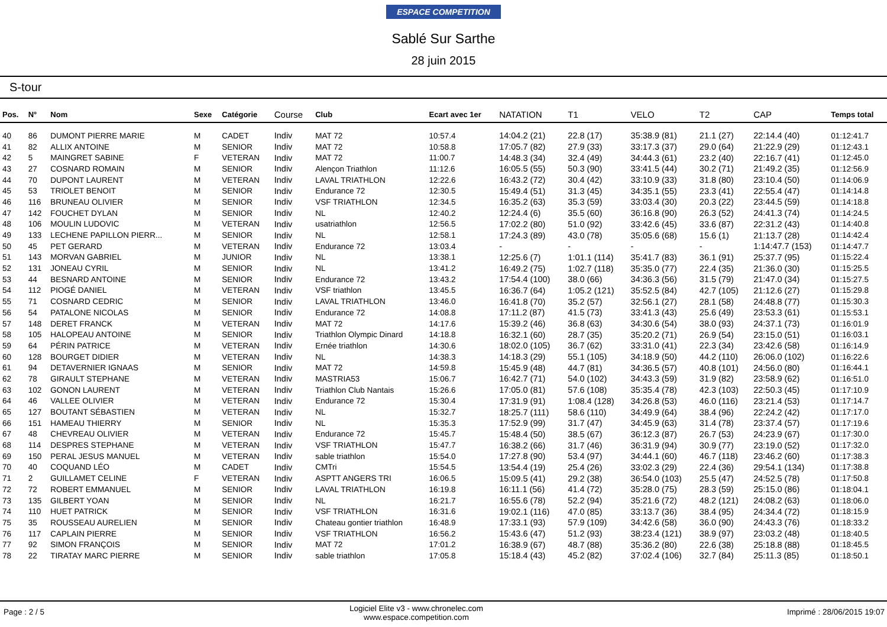ESPACE COMPETITION
Sablé Sur Sarthe
28 juin 2015
S-tour
| Pos. | N° | Nom | Sexe | Catégorie | Course | Club | Ecart avec 1er | NATATION | T1 | VELO | T2 | CAP | Temps total |
| --- | --- | --- | --- | --- | --- | --- | --- | --- | --- | --- | --- | --- | --- |
| 40 | 86 | DUMONT PIERRE MARIE | M | CADET | Indiv | MAT 72 | 10:57.4 | 14:04.2 (21) | 22.8 (17) | 35:38.9 (81) | 21.1 (27) | 22:14.4 (40) | 01:12:41.7 |
| 41 | 82 | ALLIX ANTOINE | M | SENIOR | Indiv | MAT 72 | 10:58.8 | 17:05.7 (82) | 27.9 (33) | 33:17.3 (37) | 29.0 (64) | 21:22.9 (29) | 01:12:43.1 |
| 42 | 5 | MAINGRET SABINE | F | VETERAN | Indiv | MAT 72 | 11:00.7 | 14:48.3 (34) | 32.4 (49) | 34:44.3 (61) | 23.2 (40) | 22:16.7 (41) | 01:12:45.0 |
| 43 | 27 | COSNARD ROMAIN | M | SENIOR | Indiv | Alençon Triathlon | 11:12.6 | 16:05.5 (55) | 50.3 (90) | 33:41.5 (44) | 30.2 (71) | 21:49.2 (35) | 01:12:56.9 |
| 44 | 70 | DUPONT LAURENT | M | VETERAN | Indiv | LAVAL TRIATHLON | 12:22.6 | 16:43.2 (72) | 30.4 (42) | 33:10.9 (33) | 31.8 (80) | 23:10.4 (50) | 01:14:06.9 |
| 45 | 53 | TRIOLET BENOIT | M | SENIOR | Indiv | Endurance 72 | 12:30.5 | 15:49.4 (51) | 31.3 (45) | 34:35.1 (55) | 23.3 (41) | 22:55.4 (47) | 01:14:14.8 |
| 46 | 116 | BRUNEAU OLIVIER | M | SENIOR | Indiv | VSF TRIATHLON | 12:34.5 | 16:35.2 (63) | 35.3 (59) | 33:03.4 (30) | 20.3 (22) | 23:44.5 (59) | 01:14:18.8 |
| 47 | 142 | FOUCHET DYLAN | M | SENIOR | Indiv | NL | 12:40.2 | 12:24.4 (6) | 35.5 (60) | 36:16.8 (90) | 26.3 (52) | 24:41.3 (74) | 01:14:24.5 |
| 48 | 106 | MOULIN LUDOVIC | M | VETERAN | Indiv | usatriathlon | 12:56.5 | 17:02.2 (80) | 51.0 (92) | 33:42.6 (45) | 33.6 (87) | 22:31.2 (43) | 01:14:40.8 |
| 49 | 133 | LECHENE PAPILLON PIERR... | M | SENIOR | Indiv | NL | 12:58.1 | 17:24.3 (89) | 43.0 (78) | 35:05.6 (68) | 15.6 (1) | 21:13.7 (28) | 01:14:42.4 |
| 50 | 45 | PET GERARD | M | VETERAN | Indiv | Endurance 72 | 13:03.4 | - | - | - | - | 1:14:47.7 (153) | 01:14:47.7 |
| 51 | 143 | MORVAN GABRIEL | M | JUNIOR | Indiv | NL | 13:38.1 | 12:25.6 (7) | 1:01.1 (114) | 35:41.7 (83) | 36.1 (91) | 25:37.7 (95) | 01:15:22.4 |
| 52 | 131 | JONEAU CYRIL | M | SENIOR | Indiv | NL | 13:41.2 | 16:49.2 (75) | 1:02.7 (118) | 35:35.0 (77) | 22.4 (35) | 21:36.0 (30) | 01:15:25.5 |
| 53 | 44 | BESNARD ANTOINE | M | SENIOR | Indiv | Endurance 72 | 13:43.2 | 17:54.4 (100) | 38.0 (66) | 34:36.3 (56) | 31.5 (79) | 21:47.0 (34) | 01:15:27.5 |
| 54 | 112 | PIOGÉ DANIEL | M | VETERAN | Indiv | VSF triathlon | 13:45.5 | 16:36.7 (64) | 1:05.2 (121) | 35:52.5 (84) | 42.7 (105) | 21:12.6 (27) | 01:15:29.8 |
| 55 | 71 | COSNARD CEDRIC | M | SENIOR | Indiv | LAVAL TRIATHLON | 13:46.0 | 16:41.8 (70) | 35.2 (57) | 32:56.1 (27) | 28.1 (58) | 24:48.8 (77) | 01:15:30.3 |
| 56 | 54 | PATALONE NICOLAS | M | SENIOR | Indiv | Endurance 72 | 14:08.8 | 17:11.2 (87) | 41.5 (73) | 33:41.3 (43) | 25.6 (49) | 23:53.3 (61) | 01:15:53.1 |
| 57 | 148 | DERET FRANCK | M | VETERAN | Indiv | MAT 72 | 14:17.6 | 15:39.2 (46) | 36.8 (63) | 34:30.6 (54) | 38.0 (93) | 24:37.1 (73) | 01:16:01.9 |
| 58 | 105 | HALOPEAU ANTOINE | M | SENIOR | Indiv | Triathlon Olympic Dinard | 14:18.8 | 16:32.1 (60) | 28.7 (35) | 35:20.2 (71) | 26.9 (54) | 23:15.0 (51) | 01:16:03.1 |
| 59 | 64 | PÉRIN PATRICE | M | VETERAN | Indiv | Ernée triathlon | 14:30.6 | 18:02.0 (105) | 36.7 (62) | 33:31.0 (41) | 22.3 (34) | 23:42.6 (58) | 01:16:14.9 |
| 60 | 128 | BOURGET DIDIER | M | VETERAN | Indiv | NL | 14:38.3 | 14:18.3 (29) | 55.1 (105) | 34:18.9 (50) | 44.2 (110) | 26:06.0 (102) | 01:16:22.6 |
| 61 | 94 | DETAVERNIER IGNAAS | M | SENIOR | Indiv | MAT 72 | 14:59.8 | 15:45.9 (48) | 44.7 (81) | 34:36.5 (57) | 40.8 (101) | 24:56.0 (80) | 01:16:44.1 |
| 62 | 78 | GIRAULT STEPHANE | M | VETERAN | Indiv | MASTRIA53 | 15:06.7 | 16:42.7 (71) | 54.0 (102) | 34:43.3 (59) | 31.9 (82) | 23:58.9 (62) | 01:16:51.0 |
| 63 | 102 | GONON LAURENT | M | VETERAN | Indiv | Triathlon Club Nantais | 15:26.6 | 17:05.0 (81) | 57.6 (108) | 35:35.4 (78) | 42.3 (103) | 22:50.3 (45) | 01:17:10.9 |
| 64 | 46 | VALLEE OLIVIER | M | VETERAN | Indiv | Endurance 72 | 15:30.4 | 17:31.9 (91) | 1:08.4 (128) | 34:26.8 (53) | 46.0 (116) | 23:21.4 (53) | 01:17:14.7 |
| 65 | 127 | BOUTANT SÉBASTIEN | M | VETERAN | Indiv | NL | 15:32.7 | 18:25.7 (111) | 58.6 (110) | 34:49.9 (64) | 38.4 (96) | 22:24.2 (42) | 01:17:17.0 |
| 66 | 151 | HAMEAU THIERRY | M | SENIOR | Indiv | NL | 15:35.3 | 17:52.9 (99) | 31.7 (47) | 34:45.9 (63) | 31.4 (78) | 23:37.4 (57) | 01:17:19.6 |
| 67 | 48 | CHEVREAU OLIVIER | M | VETERAN | Indiv | Endurance 72 | 15:45.7 | 15:48.4 (50) | 38.5 (67) | 36:12.3 (87) | 26.7 (53) | 24:23.9 (67) | 01:17:30.0 |
| 68 | 114 | DESPRES STEPHANE | M | VETERAN | Indiv | VSF TRIATHLON | 15:47.7 | 16:38.2 (66) | 31.7 (46) | 36:31.9 (94) | 30.9 (77) | 23:19.0 (52) | 01:17:32.0 |
| 69 | 150 | PERAL JESUS MANUEL | M | VETERAN | Indiv | sable triathlon | 15:54.0 | 17:27.8 (90) | 53.4 (97) | 34:44.1 (60) | 46.7 (118) | 23:46.2 (60) | 01:17:38.3 |
| 70 | 40 | COQUAND LÉO | M | CADET | Indiv | CMTri | 15:54.5 | 13:54.4 (19) | 25.4 (26) | 33:02.3 (29) | 22.4 (36) | 29:54.1 (134) | 01:17:38.8 |
| 71 | 2 | GUILLAMET CELINE | F | VETERAN | Indiv | ASPTT ANGERS TRI | 16:06.5 | 15:09.5 (41) | 29.2 (38) | 36:54.0 (103) | 25.5 (47) | 24:52.5 (78) | 01:17:50.8 |
| 72 | 72 | ROBERT EMMANUEL | M | SENIOR | Indiv | LAVAL TRIATHLON | 16:19.8 | 16:11.1 (56) | 41.4 (72) | 35:28.0 (75) | 28.3 (59) | 25:15.0 (86) | 01:18:04.1 |
| 73 | 135 | GILBERT YOAN | M | SENIOR | Indiv | NL | 16:21.7 | 16:55.6 (78) | 52.2 (94) | 35:21.6 (72) | 48.2 (121) | 24:08.2 (63) | 01:18:06.0 |
| 74 | 110 | HUET PATRICK | M | SENIOR | Indiv | VSF TRIATHLON | 16:31.6 | 19:02.1 (116) | 47.0 (85) | 33:13.7 (36) | 38.4 (95) | 24:34.4 (72) | 01:18:15.9 |
| 75 | 35 | ROUSSEAU AURELIEN | M | SENIOR | Indiv | Chateau gontier triathlon | 16:48.9 | 17:33.1 (93) | 57.9 (109) | 34:42.6 (58) | 36.0 (90) | 24:43.3 (76) | 01:18:33.2 |
| 76 | 117 | CAPLAIN PIERRE | M | SENIOR | Indiv | VSF TRIATHLON | 16:56.2 | 15:43.6 (47) | 51.2 (93) | 38:23.4 (121) | 38.9 (97) | 23:03.2 (48) | 01:18:40.5 |
| 77 | 92 | SIMON FRANÇOIS | M | SENIOR | Indiv | MAT 72 | 17:01.2 | 16:38.9 (67) | 48.7 (88) | 35:36.2 (80) | 22.6 (38) | 25:18.8 (88) | 01:18:45.5 |
| 78 | 22 | TIRATAY MARC PIERRE | M | SENIOR | Indiv | sable triathlon | 17:05.8 | 15:18.4 (43) | 45.2 (82) | 37:02.4 (106) | 32.7 (84) | 25:11.3 (85) | 01:18:50.1 |
Page : 2 / 5 Logiciel Elite v3 - www.chronelec.com
www.espace.competition.com Imprimé : 28/06/2015 19:07